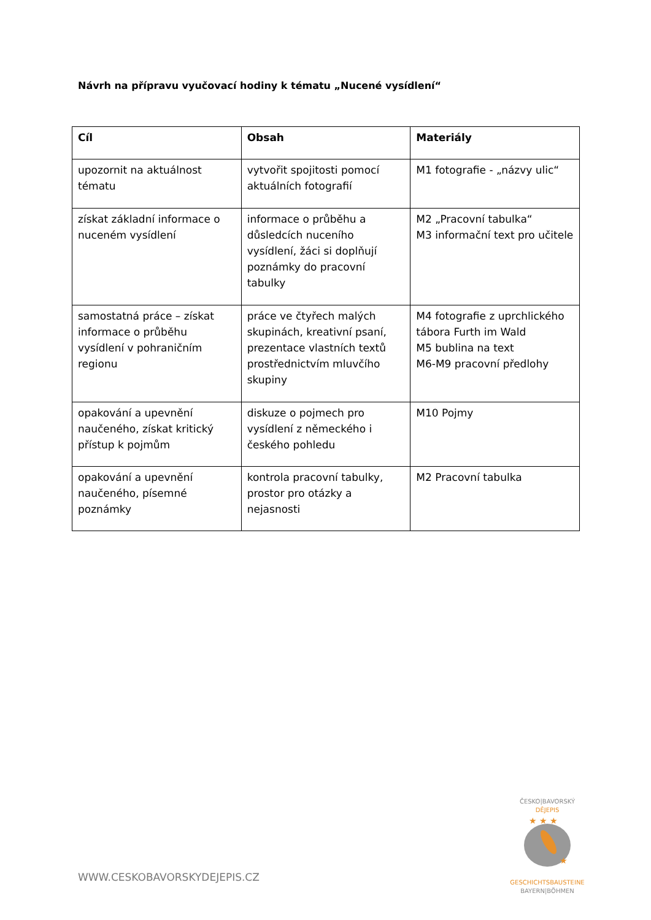Návrh na přípravu vyučovací hodiny k tématu „Nucené vysídlení“
| Cíl | Obsah | Materiály |
| --- | --- | --- |
| upozornit na aktuálnost tématu | vytvořit spojitosti pomocí aktuálních fotografií | M1 fotografie - „názvy ulic“ |
| získat základní informace o nuceném vysídlení | informace o průběhu a důsledcích nuceního vysídlení, žáci si doplňují poznámky do pracovní tabulky | M2 „Pracovní tabulka“ M3 informační text pro učitele |
| samostatná práce – získat informace o průběhu vysídlení v pohraničním regionu | práce ve čtyřech malých skupinách, kreativní psaní, prezentace vlastních textů prostřednictvím mluvčího skupiny | M4 fotografie z uprchlického tábora Furth im Wald M5 bublina na text M6-M9 pracovní předlohy |
| opakování a upevnění naučeného, získat kritický přístup k pojmům | diskuze o pojmech pro vysídlení z německého i českého pohledu | M10 Pojmy |
| opakování a upevnění naučeného, písemné poznámky | kontrola pracovní tabulky, prostor pro otázky a nejasnosti | M2 Pracovní tabulka |
WWW.CESKOBAVORSKYDEJEPIS.CZ
ČESKO|BAVORSKÝ
DĚJEPIS
★ ★ ★
★
GESCHICHTSBAUSTEINE
BAYERN|BÖHMEN